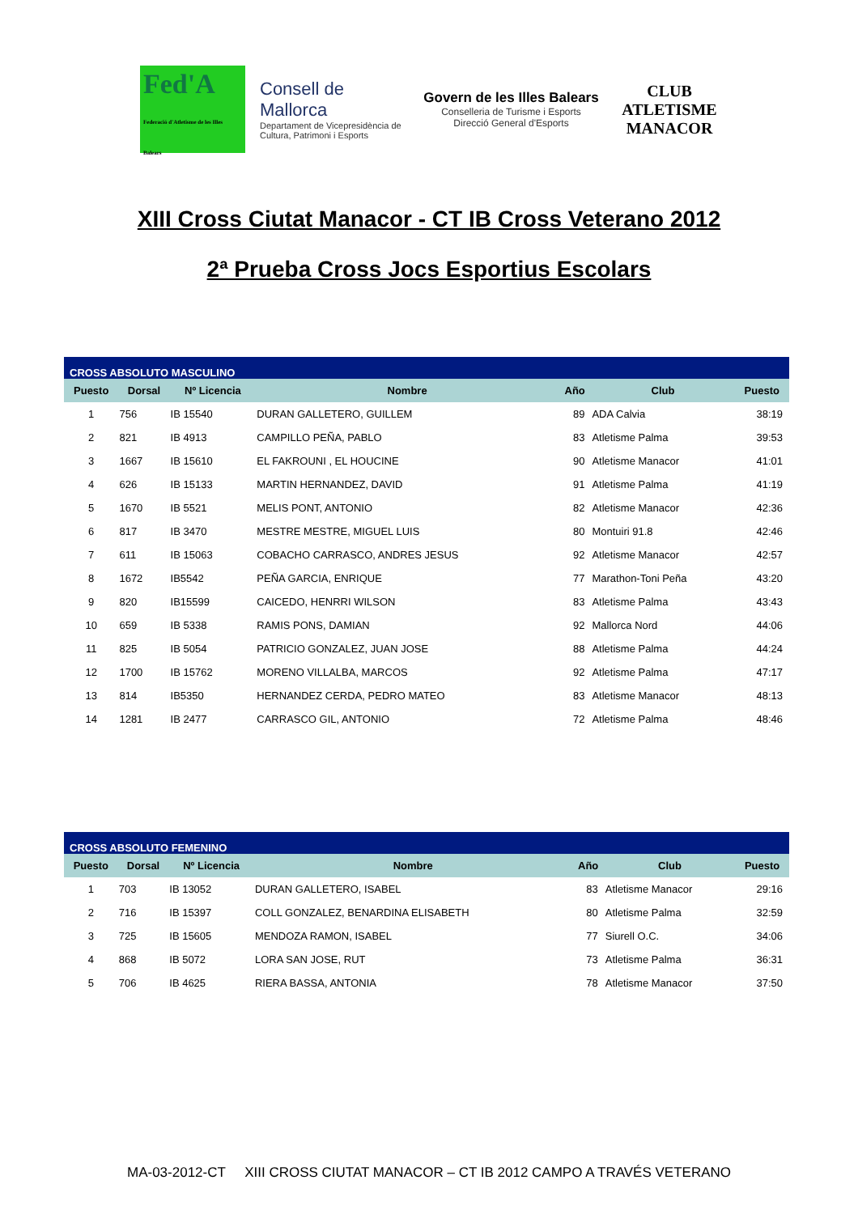Fed'A
Federació d'Atletisme de les Illes Balears
Consell de Mallorca
Departament de Vicepresidència de Cultura, Patrimoni i Esports
Govern de les Illes Balears
Conselleria de Turisme i Esports
Direcció General d'Esports
CLUB ATLETISME MANACOR
XIII Cross Ciutat Manacor - CT IB Cross Veterano 2012
2ª Prueba Cross Jocs Esportius Escolars
| CROSS ABSOLUTO MASCULINO | | | | | | |
| Puesto | Dorsal | Nº Licencia | Nombre | Año | Club | Puesto |
| 1 | 756 | IB 15540 | DURAN GALLETERO, GUILLEM | 89 | ADA Calvia | 38:19 |
| 2 | 821 | IB 4913 | CAMPILLO PEÑA, PABLO | 83 | Atletisme Palma | 39:53 |
| 3 | 1667 | IB 15610 | EL FAKROUNI , EL HOUCINE | 90 | Atletisme Manacor | 41:01 |
| 4 | 626 | IB 15133 | MARTIN HERNANDEZ, DAVID | 91 | Atletisme Palma | 41:19 |
| 5 | 1670 | IB 5521 | MELIS PONT, ANTONIO | 82 | Atletisme Manacor | 42:36 |
| 6 | 817 | IB 3470 | MESTRE MESTRE, MIGUEL LUIS | 80 | Montuiri 91.8 | 42:46 |
| 7 | 611 | IB 15063 | COBACHO CARRASCO, ANDRES JESUS | 92 | Atletisme Manacor | 42:57 |
| 8 | 1672 | IB5542 | PEÑA GARCIA, ENRIQUE | 77 | Marathon-Toni Peña | 43:20 |
| 9 | 820 | IB15599 | CAICEDO, HENRRI WILSON | 83 | Atletisme Palma | 43:43 |
| 10 | 659 | IB 5338 | RAMIS PONS, DAMIAN | 92 | Mallorca Nord | 44:06 |
| 11 | 825 | IB 5054 | PATRICIO GONZALEZ, JUAN JOSE | 88 | Atletisme Palma | 44:24 |
| 12 | 1700 | IB 15762 | MORENO VILLALBA, MARCOS | 92 | Atletisme Palma | 47:17 |
| 13 | 814 | IB5350 | HERNANDEZ CERDA, PEDRO MATEO | 83 | Atletisme Manacor | 48:13 |
| 14 | 1281 | IB 2477 | CARRASCO GIL, ANTONIO | 72 | Atletisme Palma | 48:46 |
| CROSS ABSOLUTO FEMENINO | | | | | | |
| Puesto | Dorsal | Nº Licencia | Nombre | Año | Club | Puesto |
| 1 | 703 | IB 13052 | DURAN GALLETERO, ISABEL | 83 | Atletisme Manacor | 29:16 |
| 2 | 716 | IB 15397 | COLL GONZALEZ, BENARDINA ELISABETH | 80 | Atletisme Palma | 32:59 |
| 3 | 725 | IB 15605 | MENDOZA RAMON, ISABEL | 77 | Siurell O.C. | 34:06 |
| 4 | 868 | IB 5072 | LORA SAN JOSE, RUT | 73 | Atletisme Palma | 36:31 |
| 5 | 706 | IB 4625 | RIERA BASSA, ANTONIA | 78 | Atletisme Manacor | 37:50 |
MA-03-2012-CT XIII CROSS CIUTAT MANACOR – CT IB 2012 CAMPO A TRAVÉS VETERANO